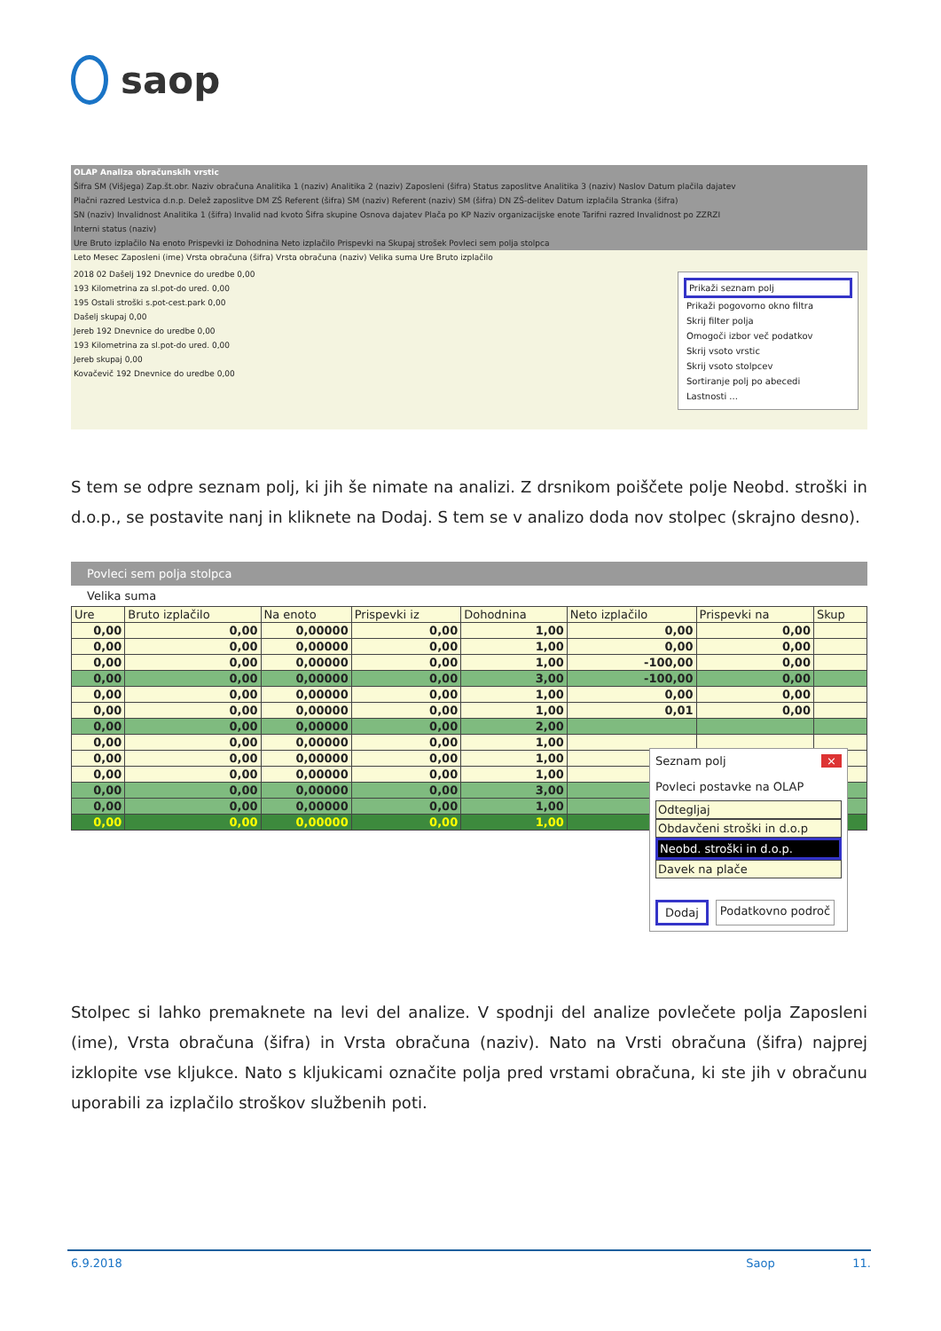saop
OLAP Analiza obračunskih vrstic
Šifra SM (Višjega) Zap.št.obr. Naziv obračuna Analitika 1 (naziv) Analitika 2 (naziv) Zaposleni (šifra) Status zaposlitve Analitika 3 (naziv) Naslov Datum plačila dajatev
Plačni razred Lestvica d.n.p. Delež zaposlitve DM ZŠ Referent (šifra) SM (naziv) Referent (naziv) SM (šifra) DN ZŠ-delitev Datum izplačila Stranka (šifra)
SN (naziv) Invalidnost Analitika 1 (šifra) Invalid nad kvoto Šifra skupine Osnova dajatev Plača po KP Naziv organizacijske enote Tarifni razred Invalidnost po ZZRZI
Interni status (naziv)
Ure Bruto izplačilo Na enoto Prispevki iz Dohodnina Neto izplačilo Prispevki na Skupaj strošek Povleci sem polja stolpca
Leto Mesec Zaposleni (ime) Vrsta obračuna (šifra) Vrsta obračuna (naziv) Velika suma Ure Bruto izplačilo
2018 02 Dašelj 192 Dnevnice do uredbe 0,00
193 Kilometrina za sl.pot-do ured. 0,00
195 Ostali stroški s.pot-cest.park 0,00
Dašelj skupaj 0,00
Jereb 192 Dnevnice do uredbe 0,00
193 Kilometrina za sl.pot-do ured. 0,00
Jereb skupaj 0,00
Kovačevič 192 Dnevnice do uredbe 0,00
Prikaži seznam polj
Prikaži pogovorno okno filtra
Skrij filter polja
Omogoči izbor več podatkov
Skrij vsoto vrstic
Skrij vsoto stolpcev
Sortiranje polj po abecedi
Lastnosti ...
S tem se odpre seznam polj, ki jih še nimate na analizi. Z drsnikom poiščete polje Neobd. stroški in d.o.p., se postavite nanj in kliknete na Dodaj. S tem se v analizo doda nov stolpec (skrajno desno).
Povleci sem polja stolpca
Velika suma
| Ure | Bruto izplačilo | Na enoto | Prispevki iz | Dohodnina | Neto izplačilo | Prispevki na | Skup |
| 0,00 | 0,00 | 0,00000 | 0,00 | 1,00 | 0,00 | 0,00 | |
| 0,00 | 0,00 | 0,00000 | 0,00 | 1,00 | 0,00 | 0,00 | |
| 0,00 | 0,00 | 0,00000 | 0,00 | 1,00 | -100,00 | 0,00 | |
| 0,00 | 0,00 | 0,00000 | 0,00 | 3,00 | -100,00 | 0,00 | |
| 0,00 | 0,00 | 0,00000 | 0,00 | 1,00 | 0,00 | 0,00 | |
| 0,00 | 0,00 | 0,00000 | 0,00 | 1,00 | 0,01 | 0,00 | |
| 0,00 | 0,00 | 0,00000 | 0,00 | 2,00 | | | |
| 0,00 | 0,00 | 0,00000 | 0,00 | 1,00 | | | |
| 0,00 | 0,00 | 0,00000 | 0,00 | 1,00 | | | |
| 0,00 | 0,00 | 0,00000 | 0,00 | 1,00 | | | |
| 0,00 | 0,00 | 0,00000 | 0,00 | 3,00 | | | |
| 0,00 | 0,00 | 0,00000 | 0,00 | 1,00 | | | |
| 0,00 | 0,00 | 0,00000 | 0,00 | 1,00 | | | |
Seznam polj ×
Povleci postavke na OLAP
Odtegljaj
Obdavčeni stroški in d.o.p
Neobd. stroški in d.o.p.
Davek na plače
Dodaj Podatkovno področ
Stolpec si lahko premaknete na levi del analize. V spodnji del analize povlečete polja Zaposleni (ime), Vrsta obračuna (šifra) in Vrsta obračuna (naziv). Nato na Vrsti obračuna (šifra) najprej izklopite vse kljukce. Nato s kljukicami označite polja pred vrstami obračuna, ki ste jih v obračunu uporabili za izplačilo stroškov službenih poti.
6.9.2018 Saop 11.